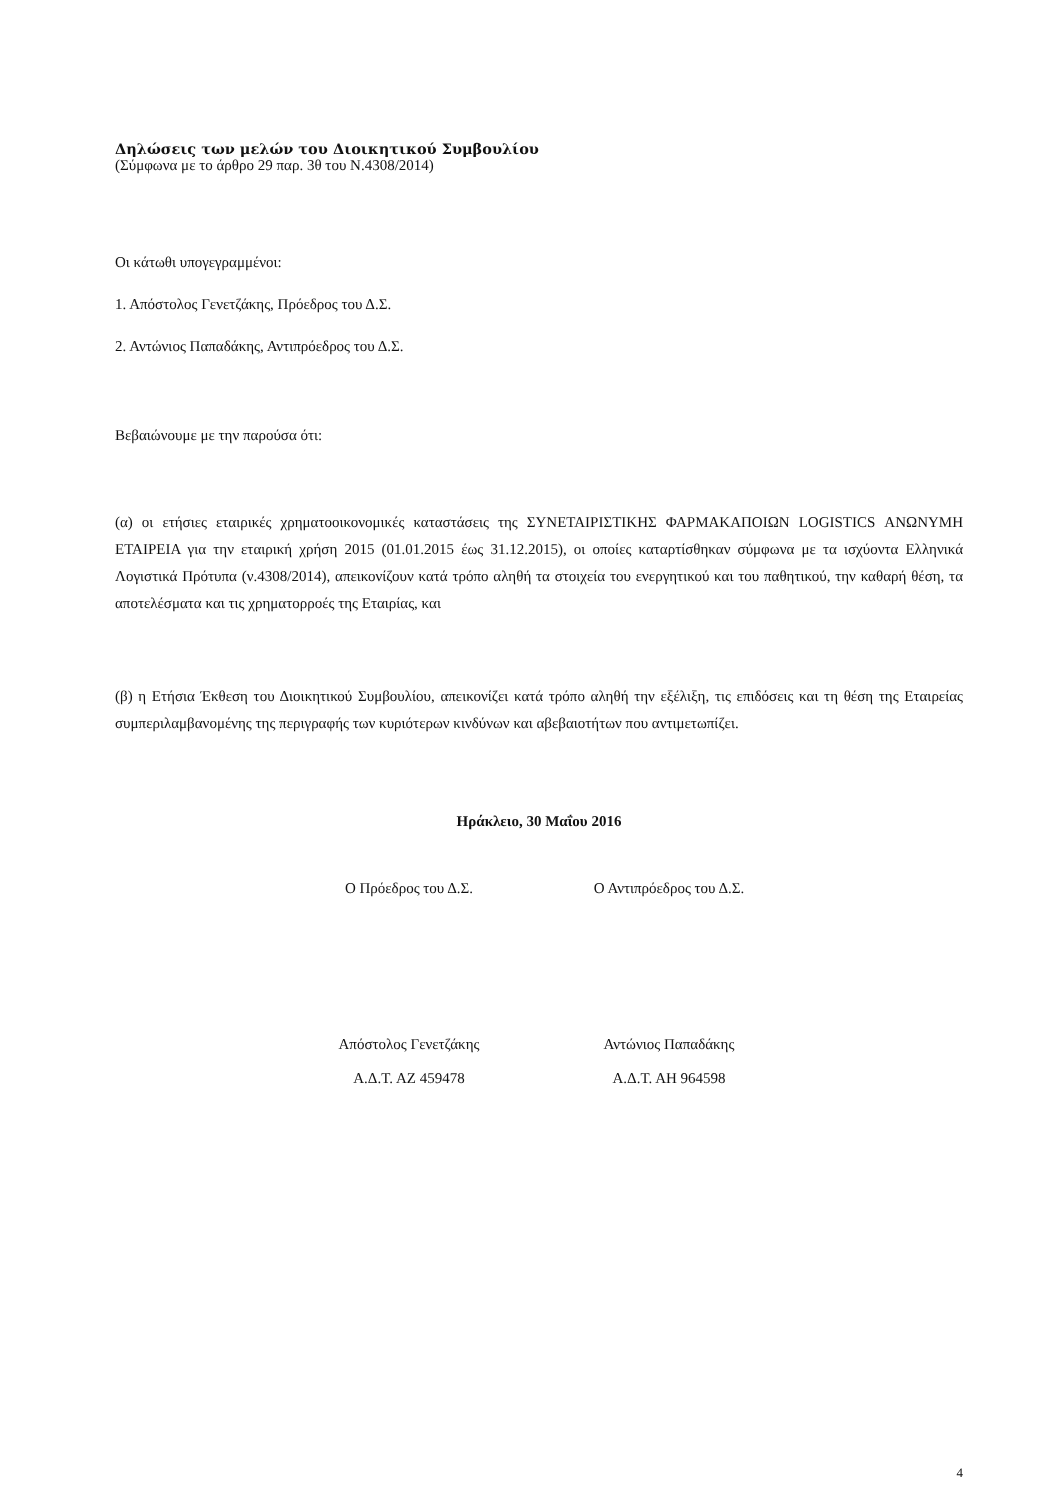Δηλώσεις των μελών του Διοικητικού Συμβουλίου
(Σύμφωνα με το άρθρο 29 παρ. 3θ του Ν.4308/2014)
Οι κάτωθι υπογεγραμμένοι:
1. Απόστολος Γενετζάκης, Πρόεδρος του Δ.Σ.
2. Αντώνιος Παπαδάκης, Αντιπρόεδρος του Δ.Σ.
Βεβαιώνουμε με την παρούσα ότι:
(α) οι ετήσιες εταιρικές χρηματοοικονομικές καταστάσεις της ΣΥΝΕΤΑΙΡΙΣΤΙΚΗΣ ΦΑΡΜΑΚΑΠΟΙΩΝ LOGISTICS ΑΝΩΝΥΜΗ ΕΤΑΙΡΕΙΑ για την εταιρική χρήση 2015 (01.01.2015 έως 31.12.2015), οι οποίες καταρτίσθηκαν σύμφωνα με τα ισχύοντα Ελληνικά Λογιστικά Πρότυπα (ν.4308/2014), απεικονίζουν κατά τρόπο αληθή τα στοιχεία του ενεργητικού και του παθητικού, την καθαρή θέση, τα αποτελέσματα και τις χρηματορροές της Εταιρίας, και
(β) η Ετήσια Έκθεση του Διοικητικού Συμβουλίου, απεικονίζει κατά τρόπο αληθή την εξέλιξη, τις επιδόσεις και τη θέση της Εταιρείας συμπεριλαμβανομένης της περιγραφής των κυριότερων κινδύνων και αβεβαιοτήτων που αντιμετωπίζει.
Ηράκλειο, 30 Μαΐου 2016
Ο Πρόεδρος του Δ.Σ. Ο Αντιπρόεδρος του Δ.Σ.
Απόστολος Γενετζάκης
Α.Δ.Τ. ΑΖ 459478
Αντώνιος Παπαδάκης
Α.Δ.Τ. ΑΗ 964598
4